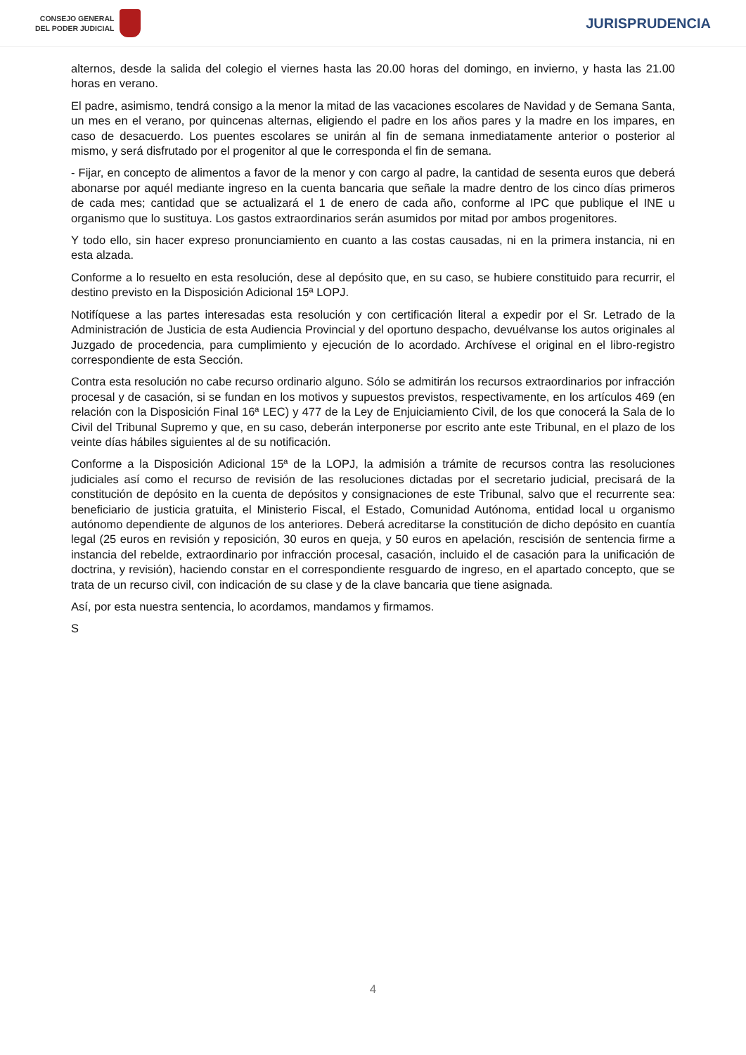CONSEJO GENERAL
DEL PODER JUDICIAL
JURISPRUDENCIA
alternos, desde la salida del colegio el viernes hasta las 20.00 horas del domingo, en invierno, y hasta las 21.00 horas en verano.
El padre, asimismo, tendrá consigo a la menor la mitad de las vacaciones escolares de Navidad y de Semana Santa, un mes en el verano, por quincenas alternas, eligiendo el padre en los años pares y la madre en los impares, en caso de desacuerdo. Los puentes escolares se unirán al fin de semana inmediatamente anterior o posterior al mismo, y será disfrutado por el progenitor al que le corresponda el fin de semana.
- Fijar, en concepto de alimentos a favor de la menor y con cargo al padre, la cantidad de sesenta euros que deberá abonarse por aquél mediante ingreso en la cuenta bancaria que señale la madre dentro de los cinco días primeros de cada mes; cantidad que se actualizará el 1 de enero de cada año, conforme al IPC que publique el INE u organismo que lo sustituya. Los gastos extraordinarios serán asumidos por mitad por ambos progenitores.
Y todo ello, sin hacer expreso pronunciamiento en cuanto a las costas causadas, ni en la primera instancia, ni en esta alzada.
Conforme a lo resuelto en esta resolución, dese al depósito que, en su caso, se hubiere constituido para recurrir, el destino previsto en la Disposición Adicional 15ª LOPJ.
Notifíquese a las partes interesadas esta resolución y con certificación literal a expedir por el Sr. Letrado de la Administración de Justicia de esta Audiencia Provincial y del oportuno despacho, devuélvanse los autos originales al Juzgado de procedencia, para cumplimiento y ejecución de lo acordado. Archívese el original en el libro-registro correspondiente de esta Sección.
Contra esta resolución no cabe recurso ordinario alguno. Sólo se admitirán los recursos extraordinarios por infracción procesal y de casación, si se fundan en los motivos y supuestos previstos, respectivamente, en los artículos 469 (en relación con la Disposición Final 16ª LEC) y 477 de la Ley de Enjuiciamiento Civil, de los que conocerá la Sala de lo Civil del Tribunal Supremo y que, en su caso, deberán interponerse por escrito ante este Tribunal, en el plazo de los veinte días hábiles siguientes al de su notificación.
Conforme a la Disposición Adicional 15ª de la LOPJ, la admisión a trámite de recursos contra las resoluciones judiciales así como el recurso de revisión de las resoluciones dictadas por el secretario judicial, precisará de la constitución de depósito en la cuenta de depósitos y consignaciones de este Tribunal, salvo que el recurrente sea: beneficiario de justicia gratuita, el Ministerio Fiscal, el Estado, Comunidad Autónoma, entidad local u organismo autónomo dependiente de algunos de los anteriores. Deberá acreditarse la constitución de dicho depósito en cuantía legal (25 euros en revisión y reposición, 30 euros en queja, y 50 euros en apelación, rescisión de sentencia firme a instancia del rebelde, extraordinario por infracción procesal, casación, incluido el de casación para la unificación de doctrina, y revisión), haciendo constar en el correspondiente resguardo de ingreso, en el apartado concepto, que se trata de un recurso civil, con indicación de su clase y de la clave bancaria que tiene asignada.
Así, por esta nuestra sentencia, lo acordamos, mandamos y firmamos.
S
4